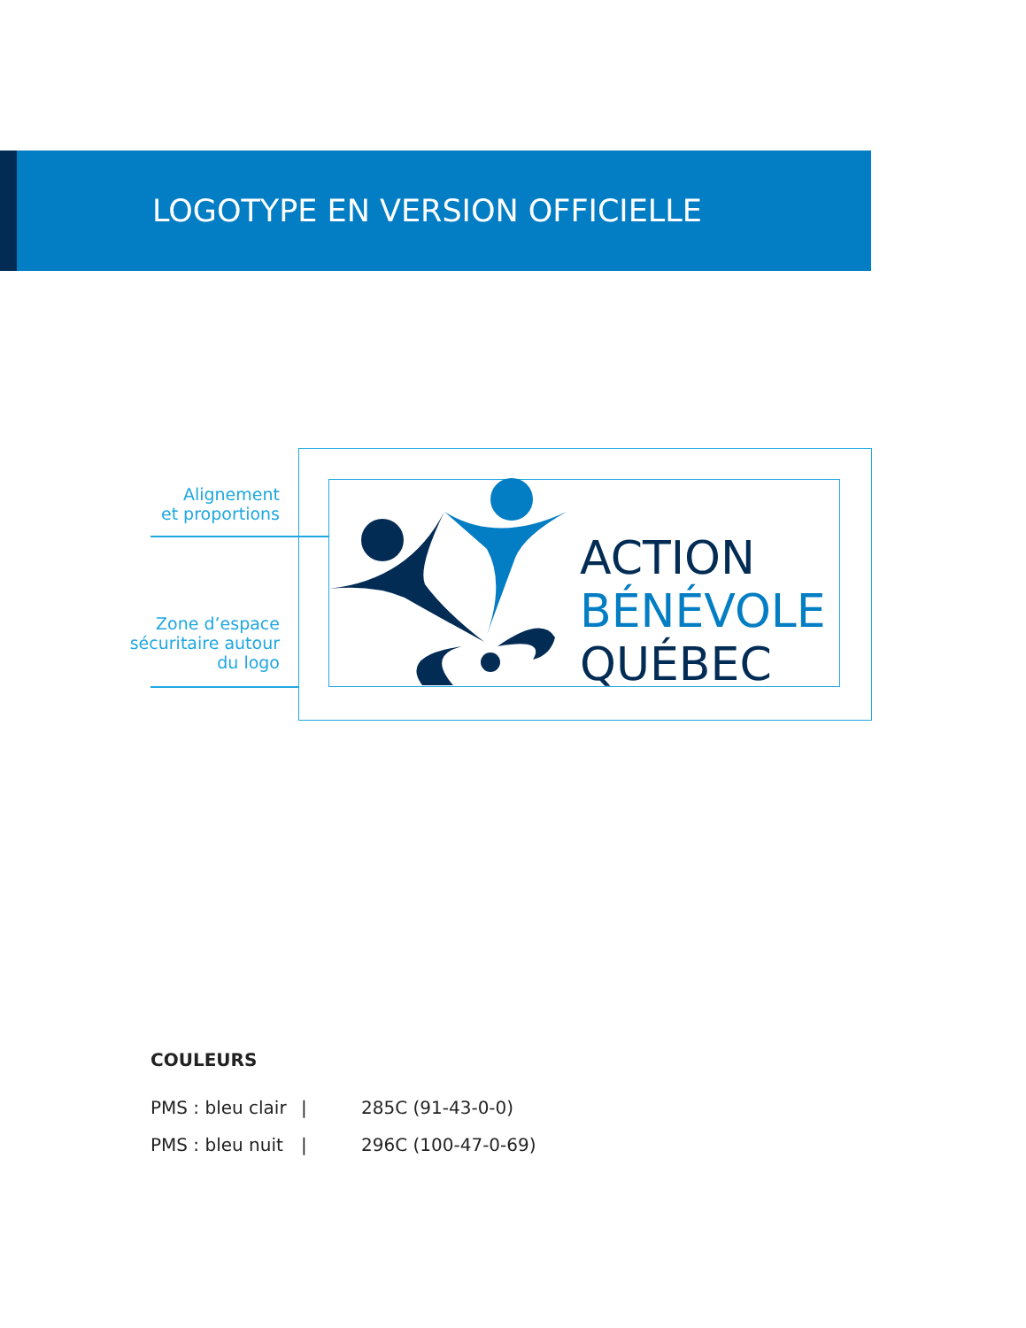LOGOTYPE EN VERSION OFFICIELLE
Alignement
et proportions
Zone d’espace
sécuritaire autour
du logo
ACTION
BÉNÉVOLE
QUÉBEC
COULEURS
PMS : bleu clair | 285C (91-43-0-0)
PMS : bleu nuit | 296C (100-47-0-69)